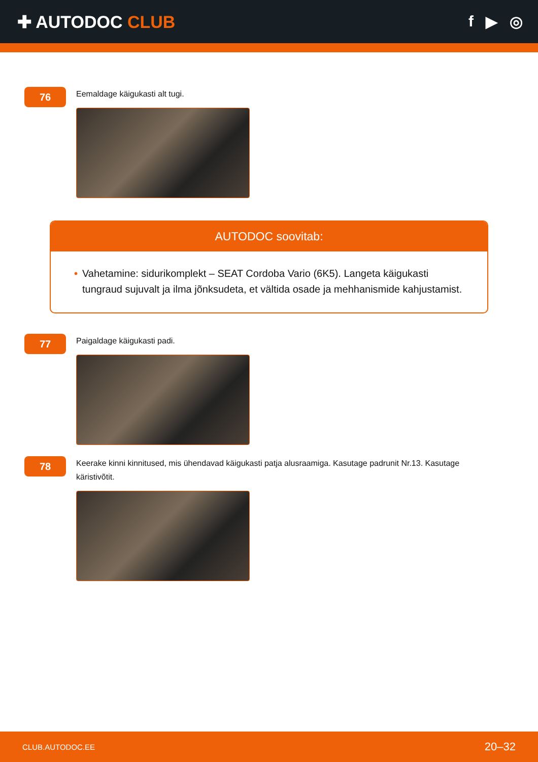✚ AUTODOC CLUB f ▶ ◎
76
Eemaldage käigukasti alt tugi.
AUTODOC soovitab:
• Vahetamine: sidurikomplekt – SEAT Cordoba Vario (6K5). Langeta käigukasti tungraud sujuvalt ja ilma jõnksudeta, et vältida osade ja mehhanismide kahjustamist.
77
Paigaldage käigukasti padi.
78
Keerake kinni kinnitused, mis ühendavad käigukasti patja alusraamiga. Kasutage padrunit Nr.13. Kasutage käristivõtit.
CLUB.AUTODOC.EE 20–32